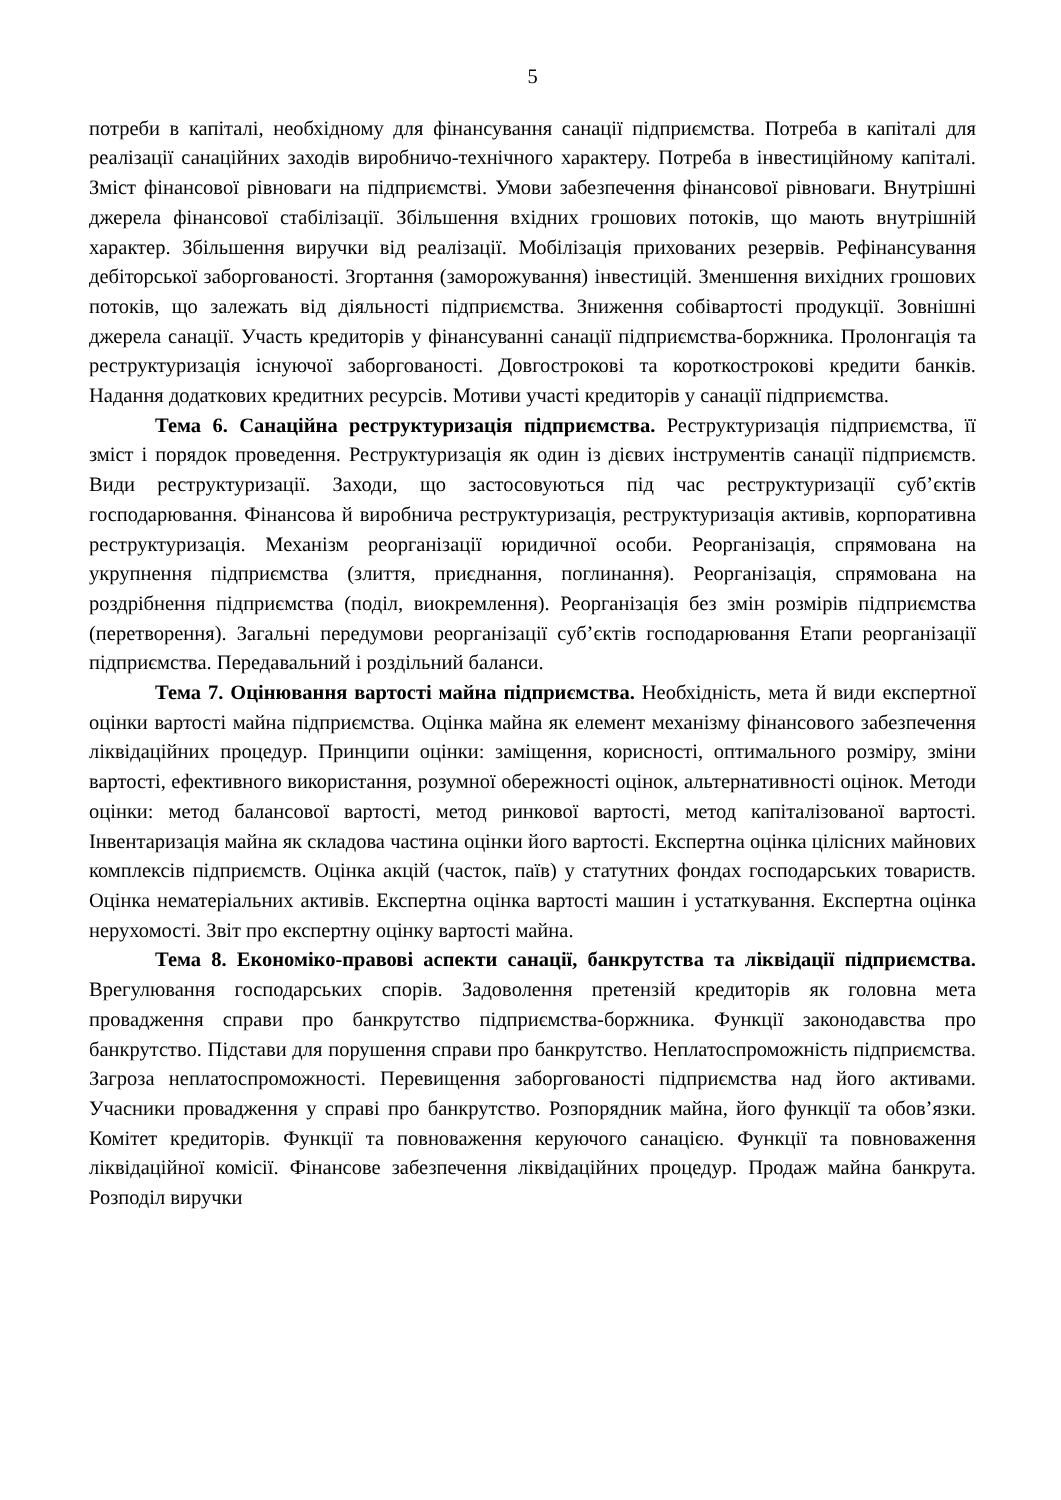5
потреби в капіталі, необхідному для фінансування санації підприємства. Потреба в капіталі для реалізації санаційних заходів виробничо-технічного характеру. Потреба в інвестиційному капіталі. Зміст фінансової рівноваги на підприємстві. Умови забезпечення фінансової рівноваги. Внутрішні джерела фінансової стабілізації. Збільшення вхідних грошових потоків, що мають внутрішній характер. Збільшення виручки від реалізації. Мобілізація прихованих резервів. Рефінансування дебіторської заборгованості. Згортання (заморожування) інвестицій. Зменшення вихідних грошових потоків, що залежать від діяльності підприємства. Зниження собівартості продукції. Зовнішні джерела санації. Участь кредиторів у фінансуванні санації підприємства-боржника. Пролонгація та реструктуризація існуючої заборгованості. Довгострокові та короткострокові кредити банків. Надання додаткових кредитних ресурсів. Мотиви участі кредиторів у санації підприємства.
Тема 6. Санаційна реструктуризація підприємства. Реструктуризація підприємства, її зміст і порядок проведення. Реструктуризація як один із дієвих інструментів санації підприємств. Види реструктуризації. Заходи, що застосовуються під час реструктуризації суб’єктів господарювання. Фінансова й виробнича реструктуризація, реструктуризація активів, корпоративна реструктуризація. Механізм реорганізації юридичної особи. Реорганізація, спрямована на укрупнення підприємства (злиття, приєднання, поглинання). Реорганізація, спрямована на роздрібнення підприємства (поділ, виокремлення). Реорганізація без змін розмірів підприємства (перетворення). Загальні передумови реорганізації суб’єктів господарювання Етапи реорганізації підприємства. Передавальний і роздільний баланси.
Тема 7. Оцінювання вартості майна підприємства. Необхідність, мета й види експертної оцінки вартості майна підприємства. Оцінка майна як елемент механізму фінансового забезпечення ліквідаційних процедур. Принципи оцінки: заміщення, корисності, оптимального розміру, зміни вартості, ефективного використання, розумної обережності оцінок, альтернативності оцінок. Методи оцінки: метод балансової вартості, метод ринкової вартості, метод капіталізованої вартості. Інвентаризація майна як складова частина оцінки його вартості. Експертна оцінка цілісних майнових комплексів підприємств. Оцінка акцій (часток, паїв) у статутних фондах господарських товариств. Оцінка нематеріальних активів. Експертна оцінка вартості машин і устаткування. Експертна оцінка нерухомості. Звіт про експертну оцінку вартості майна.
Тема 8. Економіко-правові аспекти санації, банкрутства та ліквідації підприємства. Врегулювання господарських спорів. Задоволення претензій кредиторів як головна мета провадження справи про банкрутство підприємства-боржника. Функції законодавства про банкрутство. Підстави для порушення справи про банкрутство. Неплатоспроможність підприємства. Загроза неплатоспроможності. Перевищення заборгованості підприємства над його активами. Учасники провадження у справі про банкрутство. Розпорядник майна, його функції та обов’язки. Комітет кредиторів. Функції та повноваження керуючого санацією. Функції та повноваження ліквідаційної комісії. Фінансове забезпечення ліквідаційних процедур. Продаж майна банкрута. Розподіл виручки